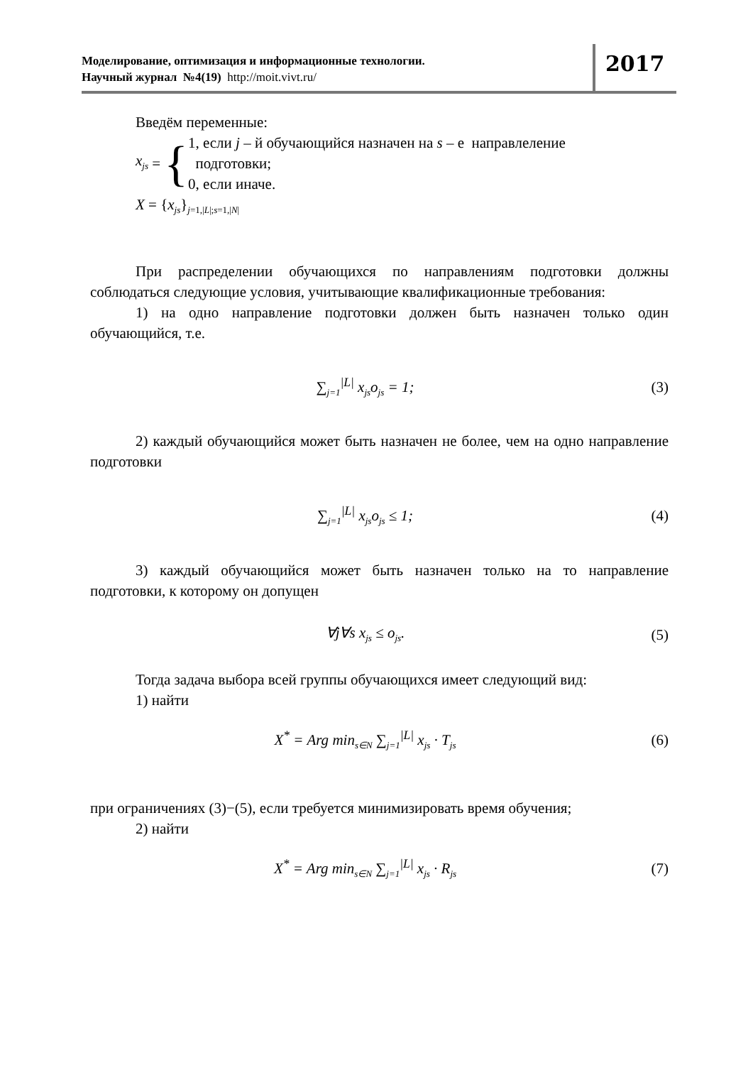Моделирование, оптимизация и информационные технологии.
Научный журнал №4(19) http://moit.vivt.ru/
2017
Введём переменные:
x<sub>js</sub> = {
1, если j – й обучающийся назначен на s – е направлеление
подготовки;
0, если иначе.
X = {x<sub>js</sub>}<sub>j=1,|L|;s=1,|N|</sub>
При распределении обучающихся по направлениям подготовки должны соблюдаться следующие условия, учитывающие квалификационные требования:
1) на одно направление подготовки должен быть назначен только один обучающийся, т.е.
∑<sub>j=1</sub><sup>|L|</sup> x<sub>js</sub>o<sub>js</sub> = 1; (3)
2) каждый обучающийся может быть назначен не более, чем на одно направление подготовки
∑<sub>j=1</sub><sup>|L|</sup> x<sub>js</sub>o<sub>js</sub> ≤ 1; (4)
3) каждый обучающийся может быть назначен только на то направление подготовки, к которому он допущен
∀j∀s x<sub>js</sub> ≤ o<sub>js</sub>. (5)
Тогда задача выбора всей группы обучающихся имеет следующий вид:
1) найти
X<sup>*</sup> = Arg min<sub>s∈N</sub> ∑<sub>j=1</sub><sup>|L|</sup> x<sub>js</sub> · T<sub>js</sub>
(6)
при ограничениях (3)−(5), если требуется минимизировать время обучения;
2) найти
X<sup>*</sup> = Arg min<sub>s∈N</sub> ∑<sub>j=1</sub><sup>|L|</sup> x<sub>js</sub> · R<sub>js</sub>
(7)